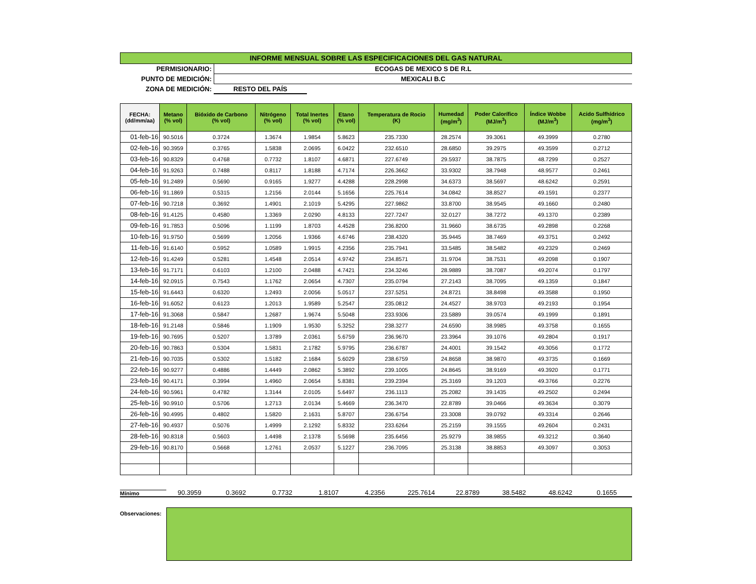INFORME MENSUAL SOBRE LAS ESPECIFICACIONES DEL GAS NATURAL
PERMISIONARIO: ECOGAS DE MEXICO S DE R.L
PUNTO DE MEDICIÓN: MEXICALI B.C
ZONA DE MEDICIÓN: RESTO DEL PAÍS
| FECHA: (dd/mm/aa) | Metano (% vol) | Bióxido de Carbono (% vol) | Nitrógeno (% vol) | Total Inertes (% vol) | Etano (% vol) | Temperatura de Rocio (K) | Humedad (mg/m<sup>3</sup>) | Poder Calorífico (MJ/m<sup>3</sup>) | Índice Wobbe (MJ/m<sup>3</sup>) | Acido Sulfhídrico (mg/m<sup>3</sup>) |
| --- | --- | --- | --- | --- | --- | --- | --- | --- | --- | --- |
| 01-feb-16 | 90.5016 | 0.3724 | 1.3674 | 1.9854 | 5.8623 | 235.7330 | 28.2574 | 39.3061 | 49.3999 | 0.2780 |
| 02-feb-16 | 90.3959 | 0.3765 | 1.5838 | 2.0695 | 6.0422 | 232.6510 | 28.6850 | 39.2975 | 49.3599 | 0.2712 |
| 03-feb-16 | 90.8329 | 0.4768 | 0.7732 | 1.8107 | 4.6871 | 227.6749 | 29.5937 | 38.7875 | 48.7299 | 0.2527 |
| 04-feb-16 | 91.9263 | 0.7488 | 0.8117 | 1.8188 | 4.7174 | 226.3662 | 33.9302 | 38.7948 | 48.9577 | 0.2461 |
| 05-feb-16 | 91.2489 | 0.5690 | 0.9165 | 1.9277 | 4.4288 | 228.2998 | 34.6373 | 38.5697 | 48.6242 | 0.2591 |
| 06-feb-16 | 91.1869 | 0.5315 | 1.2156 | 2.0144 | 5.1656 | 225.7614 | 34.0842 | 38.8527 | 49.1591 | 0.2377 |
| 07-feb-16 | 90.7218 | 0.3692 | 1.4901 | 2.1019 | 5.4295 | 227.9862 | 33.8700 | 38.9545 | 49.1660 | 0.2480 |
| 08-feb-16 | 91.4125 | 0.4580 | 1.3369 | 2.0290 | 4.8133 | 227.7247 | 32.0127 | 38.7272 | 49.1370 | 0.2389 |
| 09-feb-16 | 91.7853 | 0.5096 | 1.1199 | 1.8703 | 4.4528 | 236.8200 | 31.9660 | 38.6735 | 49.2898 | 0.2268 |
| 10-feb-16 | 91.9750 | 0.5699 | 1.2056 | 1.9366 | 4.6746 | 238.4320 | 35.9445 | 38.7469 | 49.3751 | 0.2492 |
| 11-feb-16 | 91.6140 | 0.5952 | 1.0589 | 1.9915 | 4.2356 | 235.7941 | 33.5485 | 38.5482 | 49.2329 | 0.2469 |
| 12-feb-16 | 91.4249 | 0.5281 | 1.4548 | 2.0514 | 4.9742 | 234.8571 | 31.9704 | 38.7531 | 49.2098 | 0.1907 |
| 13-feb-16 | 91.7171 | 0.6103 | 1.2100 | 2.0488 | 4.7421 | 234.3246 | 28.9889 | 38.7087 | 49.2074 | 0.1797 |
| 14-feb-16 | 92.0915 | 0.7543 | 1.1762 | 2.0654 | 4.7307 | 235.0794 | 27.2143 | 38.7095 | 49.1359 | 0.1847 |
| 15-feb-16 | 91.6443 | 0.6320 | 1.2493 | 2.0056 | 5.0517 | 237.5251 | 24.8721 | 38.8498 | 49.3588 | 0.1950 |
| 16-feb-16 | 91.6052 | 0.6123 | 1.2013 | 1.9589 | 5.2547 | 235.0812 | 24.4527 | 38.9703 | 49.2193 | 0.1954 |
| 17-feb-16 | 91.3068 | 0.5847 | 1.2687 | 1.9674 | 5.5048 | 233.9306 | 23.5889 | 39.0574 | 49.1999 | 0.1891 |
| 18-feb-16 | 91.2148 | 0.5846 | 1.1909 | 1.9530 | 5.3252 | 238.3277 | 24.6590 | 38.9985 | 49.3758 | 0.1655 |
| 19-feb-16 | 90.7695 | 0.5207 | 1.3789 | 2.0361 | 5.6759 | 236.9670 | 23.3964 | 39.1076 | 49.2804 | 0.1917 |
| 20-feb-16 | 90.7863 | 0.5304 | 1.5831 | 2.1782 | 5.9795 | 236.6787 | 24.4001 | 39.1542 | 49.3056 | 0.1772 |
| 21-feb-16 | 90.7035 | 0.5302 | 1.5182 | 2.1684 | 5.6029 | 238.6759 | 24.8658 | 38.9870 | 49.3735 | 0.1669 |
| 22-feb-16 | 90.9277 | 0.4886 | 1.4449 | 2.0862 | 5.3892 | 239.1005 | 24.8645 | 38.9169 | 49.3920 | 0.1771 |
| 23-feb-16 | 90.4171 | 0.3994 | 1.4960 | 2.0654 | 5.8381 | 239.2394 | 25.3169 | 39.1203 | 49.3766 | 0.2276 |
| 24-feb-16 | 90.5961 | 0.4782 | 1.3144 | 2.0105 | 5.6497 | 236.1113 | 25.2082 | 39.1435 | 49.2502 | 0.2494 |
| 25-feb-16 | 90.9910 | 0.5706 | 1.2713 | 2.0134 | 5.4669 | 236.3470 | 22.8789 | 39.0466 | 49.3634 | 0.3079 |
| 26-feb-16 | 90.4995 | 0.4802 | 1.5820 | 2.1631 | 5.8707 | 236.6754 | 23.3008 | 39.0792 | 49.3314 | 0.2646 |
| 27-feb-16 | 90.4937 | 0.5076 | 1.4999 | 2.1292 | 5.8332 | 233.6264 | 25.2159 | 39.1555 | 49.2604 | 0.2431 |
| 28-feb-16 | 90.8318 | 0.5603 | 1.4498 | 2.1378 | 5.5698 | 235.6456 | 25.9279 | 38.9855 | 49.3212 | 0.3640 |
| 29-feb-16 | 90.8170 | 0.5668 | 1.2761 | 2.0537 | 5.1227 | 236.7095 | 25.3138 | 38.8853 | 49.3097 | 0.3053 |
Mínimo
90.3959
0.3692
0.7732
1.8107
4.2356
225.7614
22.8789
38.5482
48.6242
0.1655
Observaciones: